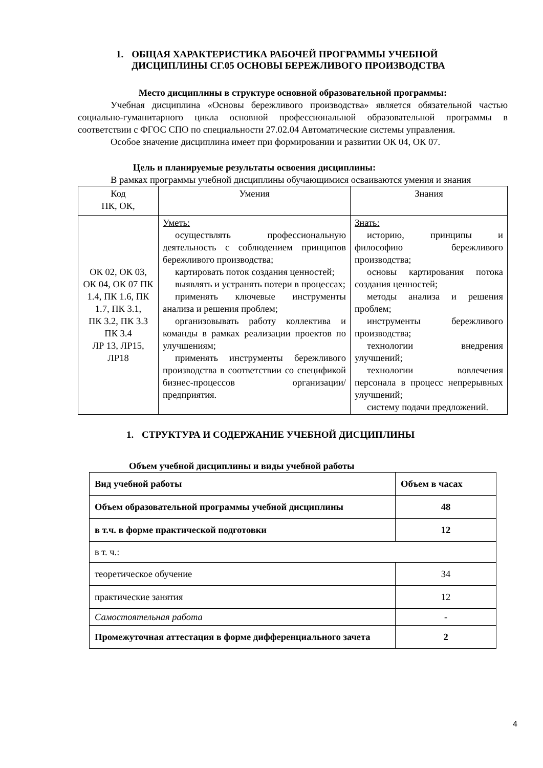1. ОБЩАЯ ХАРАКТЕРИСТИКА РАБОЧЕЙ ПРОГРАММЫ УЧЕБНОЙ ДИСЦИПЛИНЫ СГ.05 ОСНОВЫ БЕРЕЖЛИВОГО ПРОИЗВОДСТВА
Место дисциплины в структуре основной образовательной программы:
Учебная дисциплина «Основы бережливого производства» является обязательной частью социально-гуманитарного цикла основной профессиональной образовательной программы в соответствии с ФГОС СПО по специальности 27.02.04 Автоматические системы управления.
Особое значение дисциплина имеет при формировании и развитии ОК 04, ОК 07.
Цель и планируемые результаты освоения дисциплины:
В рамках программы учебной дисциплины обучающимися осваиваются умения и знания
| Код ПК, ОК, | Умения | Знания |
| ОК 02, ОК 03, ОК 04, ОК 07 ПК 1.4, ПК 1.6, ПК 1.7, ПК 3.1, ПК 3.2, ПК 3.3 ПК 3.4 ЛР 13, ЛР15, ЛР18 | Уметь: осуществлять профессиональную деятельность с соблюдением принципов бережливого производства; картировать поток создания ценностей; выявлять и устранять потери в процессах; применять ключевые инструменты анализа и решения проблем; организовывать работу коллектива и команды в рамках реализации проектов по улучшениям; применять инструменты бережливого производства в соответствии со спецификой бизнес-процессов организации/ предприятия. | Знать: историю, принципы и философию бережливого производства; основы картирования потока создания ценностей; методы анализа и решения проблем; инструменты бережливого производства; технологии внедрения улучшений; технологии вовлечения персонала в процесс непрерывных улучшений; систему подачи предложений. |
1. СТРУКТУРА И СОДЕРЖАНИЕ УЧЕБНОЙ ДИСЦИПЛИНЫ
Объем учебной дисциплины и виды учебной работы
| Вид учебной работы | Объем в часах |
| Объем образовательной программы учебной дисциплины | 48 |
| в т.ч. в форме практической подготовки | 12 |
| в т. ч.: | |
| теоретическое обучение | 34 |
| практические занятия | 12 |
| Самостоятельная работа | - |
| Промежуточная аттестация в форме дифференциального зачета | 2 |
4